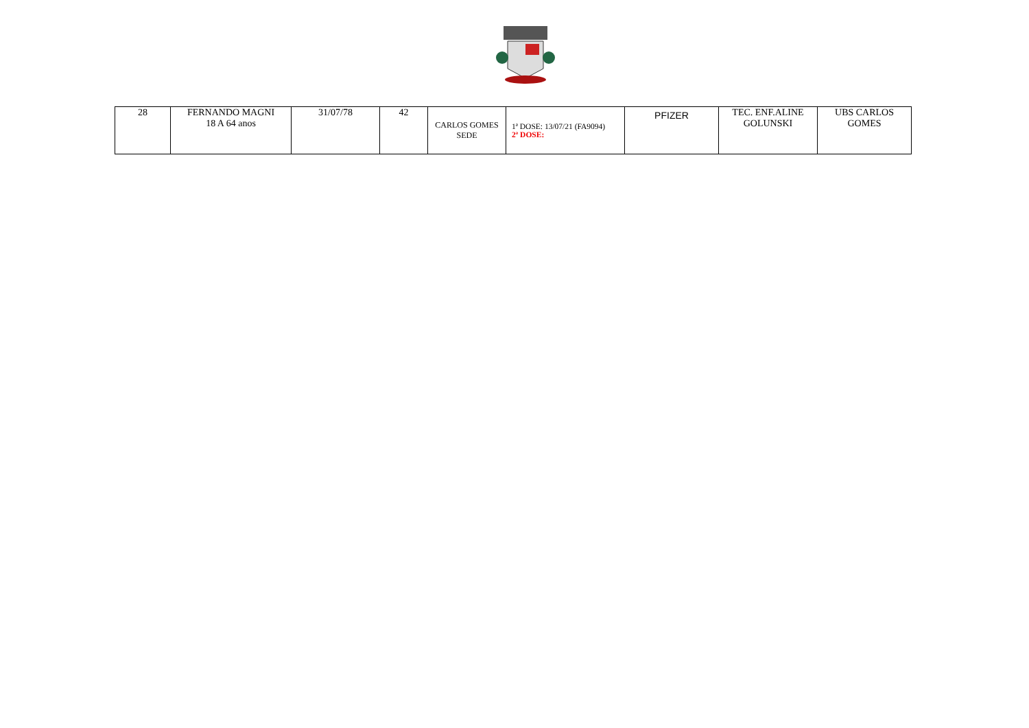| 28 | FERNANDO MAGNI 18 A 64 anos | 31/07/78 | 42 | CARLOS GOMES SEDE | 1ª DOSE: 13/07/21 (FA9094) 2ª DOSE: | PFIZER | TEC. ENF.ALINE GOLUNSKI | UBS CARLOS GOMES |